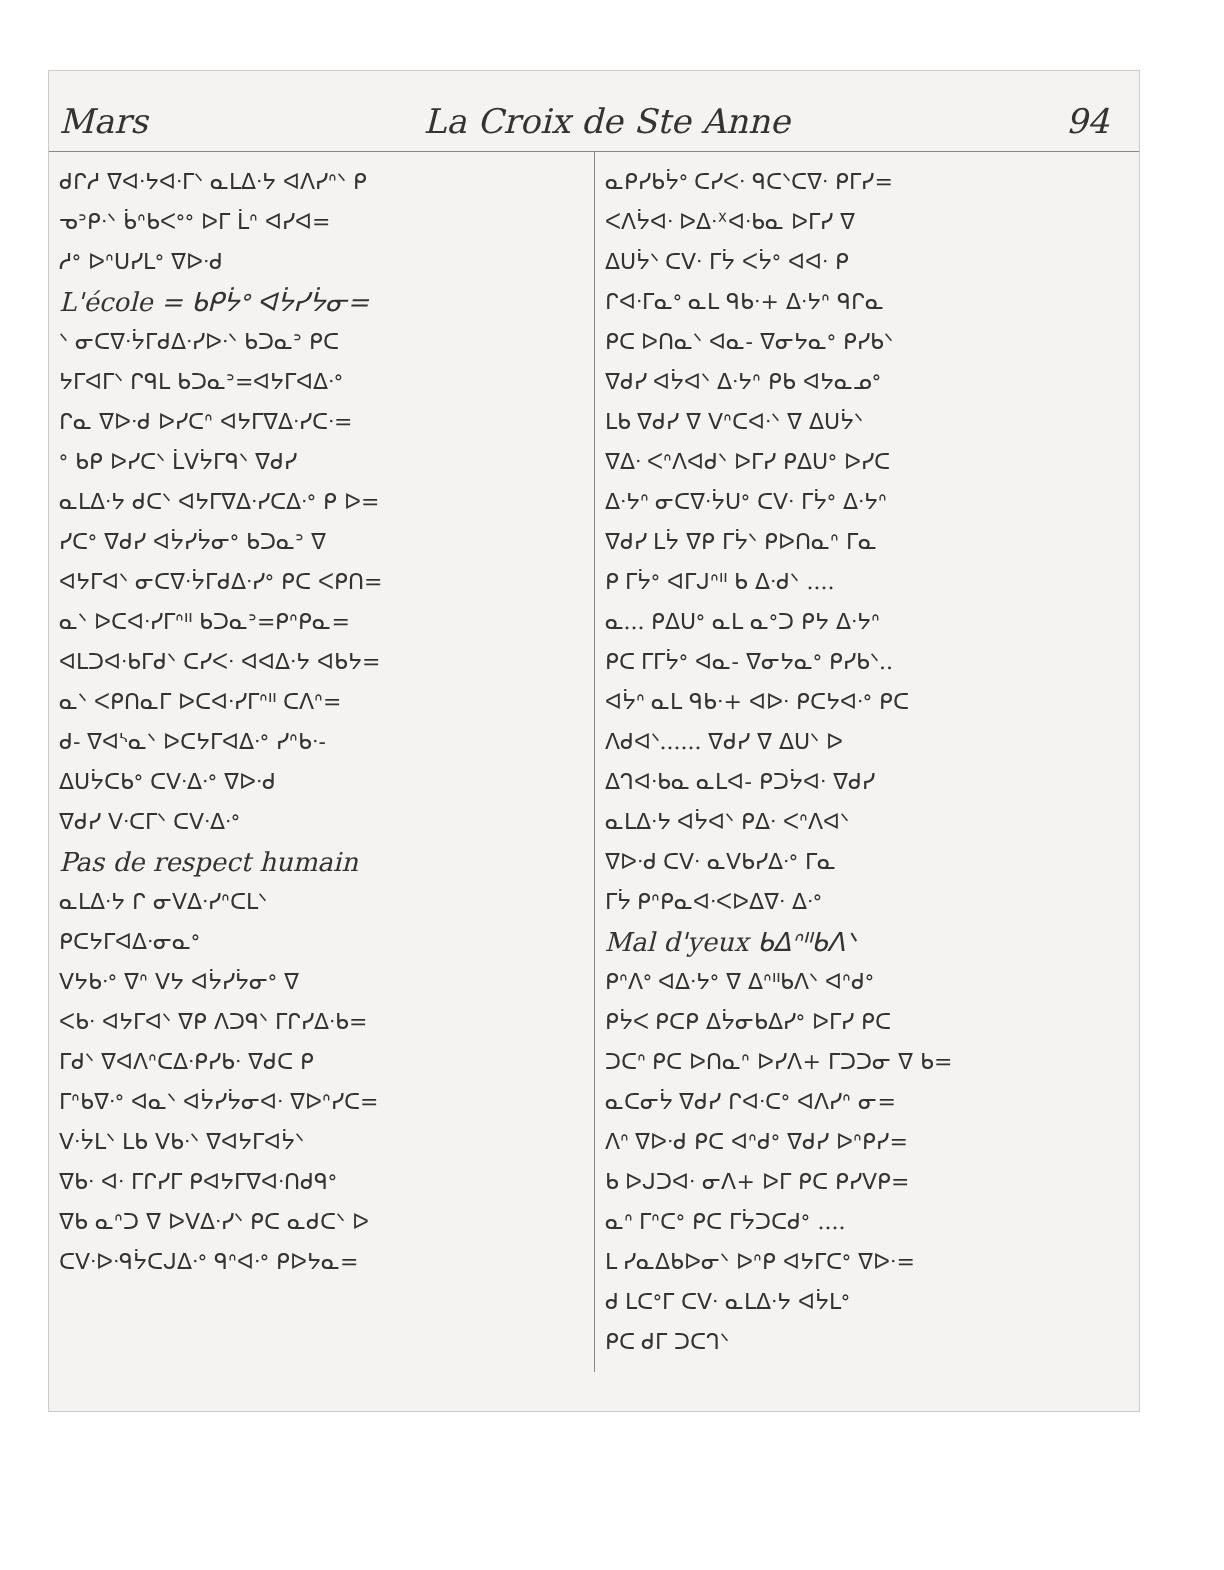Mars La Croix de Ste Anne 94
ᑯᒋᓱ ᐁᐊᐧᔭᐊᐧᒥᐠ ᓇᒪᐃᐧᔭ ᐊᐱᓯᐢᐠ ᑭ
ᓀᐣᑭᐧᐠ ᑳᐢᑲᐸᐤᐤ ᐅᒥ ᒫᐢ ᐊᓯᐊ=
ᓱᐤ ᐅᐢᑌᓯᒪᐤ ᐁᐅᐧᑯ
L'école = ᑲᑭᔮᐤ ᐊᔮᓯᔮᓂ=
ᐠ ᓂᑕᐁᐧᔮᒥᑯᐃᐧᓯᐅᐧᐠ ᑲᑐᓇᐣ ᑭᑕ
ᔭᒥᐊᒥᐠ ᒋᑫᒪ ᑲᑐᓇᐣ=ᐊᔭᒥᐊᐃᐧᐤ
ᒋᓇ ᐁᐅᐧᑯ ᐅᓯᑕᐢ ᐊᔭᒥᐁᐃᐧᓯᑕᐧ=
ᐤ ᑲᑭ ᐅᓯᑕᐠ ᒫᐯᔮᒥᑫᐠ ᐁᑯᓯ
ᓇᒪᐃᐧᔭ ᑯᑕᐠ ᐊᔭᒥᐁᐃᐧᓯᑕᐃᐧᐤ ᑭ ᐅ=
ᓯᑕᐤ ᐁᑯᓯ ᐊᔮᓯᔮᓂᐤ ᑲᑐᓇᐣ ᐁ
ᐊᔭᒥᐊᐠ ᓂᑕᐁᐧᔮᒥᑯᐃᐧᓯᐤ ᑭᑕ ᐸᑭᑎ=
ᓇᐠ ᐅᑕᐊᐧᓯᒥᐢᐦ ᑲᑐᓇᐣ=ᑭᐢᑭᓇ=
ᐊᒪᑐᐊᐧᑲᒥᑯᐠ ᑕᓯᐸᐧ ᐊᐊᐃᐧᔭ ᐊᑲᔭ=
ᓇᐠ ᐸᑭᑎᓇᒥ ᐅᑕᐊᐧᓯᒥᐢᐦ ᑕᐱᐢ=
ᑯ- ᐁᐊᔅᓇᐠ ᐅᑕᔭᒥᐊᐃᐧᐤ ᓯᐢᑲᐧ-
ᐃᑌᔮᑕᑲᐤ ᑕᐯᐧᐃᐧᐤ ᐁᐅᐧᑯ
ᐁᑯᓯ ᐯᐧᑕᒥᐠ ᑕᐯᐧᐃᐧᐤ
Pas de respect humain
ᓇᒪᐃᐧᔭ ᒋ ᓂᐯᐃᐧᓯᐢᑕᒪᐠ
ᑭᑕᔭᒥᐊᐃᐧᓂᓇᐤ
ᐯᔭᑲᐧᐤ ᐁᐢ ᐯᔭ ᐊᔮᓯᔮᓂᐤ ᐁ
ᐸᑲᐧ ᐊᔭᒥᐊᐠ ᐁᑭ ᐱᑐᑫᐠ ᒥᒋᓯᐃᐧᑲ=
ᒥᑯᐠ ᐁᐊᐱᐢᑕᐃᐧᑭᓯᑲᐧ ᐁᑯᑕ ᑭ
ᒥᐢᑲᐁᐧᐤ ᐊᓇᐠ ᐊᔮᓯᔮᓂᐊᐧ ᐁᐅᐢᓯᑕ=
ᐯᐧᔮᒪᐠ ᒪᑲ ᐯᑲᐧᐠ ᐁᐊᔭᒥᐊᔮᐠ
ᐁᑲᐧ ᐊᐧ ᒥᒋᓯᒥ ᑭᐊᔭᒥᐁᐊᐧᑎᑯᑫᐤ
ᐁᑲ ᓇᐢᑐ ᐁ ᐅᐯᐃᐧᓯᐠ ᑭᑕ ᓇᑯᑕᐠ ᐅ
ᑕᐯᐧᐅᐧᑫᔮᑕᒍᐃᐧᐤ ᑫᐢᐊᐧᐤ ᑭᐅᔭᓇ=
ᓇᑭᓯᑲᔮᐤ ᑕᓯᐸᐧ ᑫᑕᐠᑕᐁᐧ ᑭᒥᓯ=
ᐸᐱᔮᐊᐧ ᐅᐃᐧᕽᐊᐧᑲᓇ ᐅᒥᓯ ᐁ
ᐃᑌᔮᐠ ᑕᐯᐧ ᒥᔮ ᐸᔮᐤ ᐊᐊᐧ ᑭ
ᒋᐊᐧᒥᓇᐤ ᓇᒪ ᑫᑲᐧ+ ᐃᐧᔭᐢ ᑫᒋᓇ
ᑭᑕ ᐅᑎᓇᐠ ᐊᓇ- ᐁᓂᔭᓇᐤ ᑭᓯᑲᐠ
ᐁᑯᓯ ᐊᔮᐊᐠ ᐃᐧᔭᐢ ᑭᑲ ᐊᔭᓇᓄᐤ
ᒪᑲ ᐁᑯᓯ ᐁ ᐯᐢᑕᐊᐧᐠ ᐁ ᐃᑌᔮᐠ
ᐁᐃᐧ ᐸᐢᐱᐊᑯᐠ ᐅᒥᓯ ᑭᐃᑌᐤ ᐅᓯᑕ
ᐃᐧᔭᐢ ᓂᑕᐁᐧᔮᑌᐤ ᑕᐯᐧ ᒥᔮᐤ ᐃᐧᔭᐢ
ᐁᑯᓯ ᒪᔮ ᐁᑭ ᒥᔮᐠ ᑭᐅᑎᓇᐢ ᒥᓇ
ᑭ ᒥᔮᐤ ᐊᒥᒍᐢᐦ ᑲ ᐃᐧᑯᐠ ....
ᓇ... ᑭᐃᑌᐤ ᓇᒪ ᓇᐤᑐ ᑭᔭ ᐃᐧᔭᐢ
ᑭᑕ ᒥᒥᔮᐤ ᐊᓇ- ᐁᓂᔭᓇᐤ ᑭᓯᑲᐠ..
ᐊᔮᐢ ᓇᒪ ᑫᑲᐧ+ ᐊᐅᐧ ᑭᑕᔭᐊᐧᐤ ᑭᑕ
ᐱᑯᐊᐠ...... ᐁᑯᓯ ᐁ ᐃᑌᐠ ᐅ
ᐃᒉᐊᐧᑲᓇ ᓇᒪᐊ- ᑭᑐᔮᐊᐧ ᐁᑯᓯ
ᓇᒪᐃᐧᔭ ᐊᔮᐊᐠ ᑭᐃᐧ ᐸᐢᐱᐊᐠ
ᐁᐅᐧᑯ ᑕᐯᐧ ᓇᐯᑲᓯᐃᐧᐤ ᒥᓇ
ᒥᔮ ᑭᐢᑭᓇᐊᐧᐸᐅᐃᐁᐧ ᐃᐧᐤ
Mal d'yeux ᑲᐃᐢᐦᑲᐱᐠ
ᑭᐢᐱᐤ ᐊᐃᐧᔭᐤ ᐁ ᐃᐢᐦᑲᐱᐠ ᐊᐢᑯᐤ
ᑭᔮᐸ ᑭᑕᑭ ᐃᔮᓂᑲᐃᓯᐤ ᐅᒥᓯ ᑭᑕ
ᑐᑕᐢ ᑭᑕ ᐅᑎᓇᐢ ᐅᓯᐱ+ ᒥᑐᑐᓂ ᐁ ᑲ=
ᓇᑕᓂᔮ ᐁᑯᓯ ᒋᐊᐧᑕᐤ ᐊᐱᓯᐢ ᓂ=
ᐱᐢ ᐁᐅᐧᑯ ᑭᑕ ᐊᐢᑯᐤ ᐁᑯᓯ ᐅᐢᑭᓯ=
ᑲ ᐅᒍᑐᐊᐧ ᓂᐱ+ ᐅᒥ ᑭᑕ ᑭᓯᐯᑭ=
ᓇᐢ ᒥᐢᑕᐤ ᑭᑕ ᒥᔮᑐᑕᑯᐤ ....
ᒪ ᓯᓇᐃᑲᐅᓂᐠ ᐅᐢᑭ ᐊᔭᒥᑕᐤ ᐁᐅᐧ=
ᑯ ᒪᑕᐤᒥ ᑕᐯᐧ ᓇᒪᐃᐧᔭ ᐊᔮᒪᐤ
ᑭᑕ ᑯᒥ ᑐᑕᒉᐠ